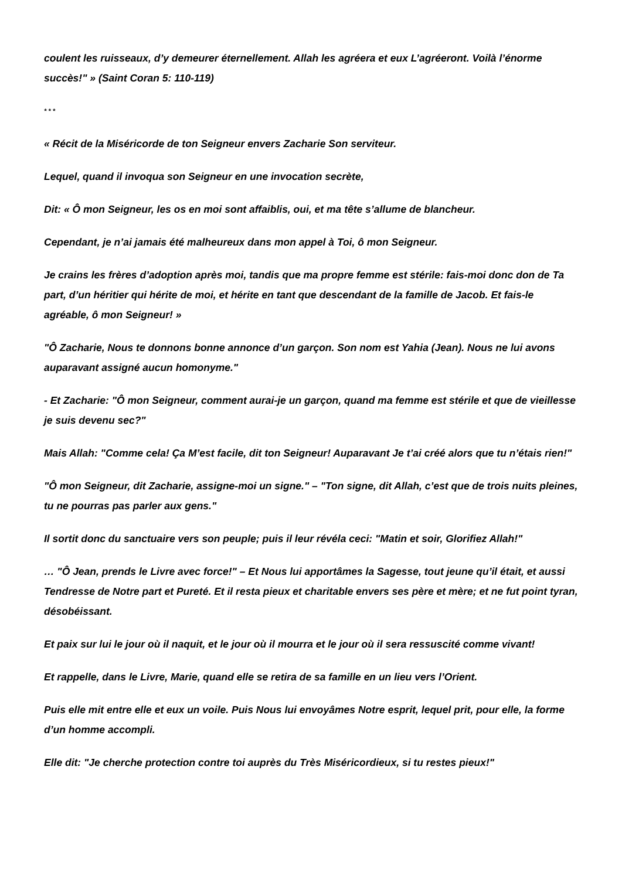coulent les ruisseaux, d’y demeurer éternellement. Allah les agréera et eux L’agréeront. Voilà l’énorme succès!" » (Saint Coran 5: 110-119)
* * *
« Récit de la Miséricorde de ton Seigneur envers Zacharie Son serviteur.
Lequel, quand il invoqua son Seigneur en une invocation secrète,
Dit: « Ô mon Seigneur, les os en moi sont affaiblis, oui, et ma tête s’allume de blancheur.
Cependant, je n’ai jamais été malheureux dans mon appel à Toi, ô mon Seigneur.
Je crains les frères d’adoption après moi, tandis que ma propre femme est stérile: fais-moi donc don de Ta part, d’un héritier qui hérite de moi, et hérite en tant que descendant de la famille de Jacob. Et fais-le agréable, ô mon Seigneur! »
"Ô Zacharie, Nous te donnons bonne annonce d’un garçon. Son nom est Yahia (Jean). Nous ne lui avons auparavant assigné aucun homonyme."
- Et Zacharie: "Ô mon Seigneur, comment aurai-je un garçon, quand ma femme est stérile et que de vieillesse je suis devenu sec?"
Mais Allah: "Comme cela! Ça M’est facile, dit ton Seigneur! Auparavant Je t’ai créé alors que tu n’étais rien!"
"Ô mon Seigneur, dit Zacharie, assigne-moi un signe." – "Ton signe, dit Allah, c’est que de trois nuits pleines, tu ne pourras pas parler aux gens."
Il sortit donc du sanctuaire vers son peuple; puis il leur révéla ceci: "Matin et soir, Glorifiez Allah!"
… "Ô Jean, prends le Livre avec force!" – Et Nous lui apportâmes la Sagesse, tout jeune qu’il était, et aussi Tendresse de Notre part et Pureté. Et il resta pieux et charitable envers ses père et mère; et ne fut point tyran, désobéissant.
Et paix sur lui le jour où il naquit, et le jour où il mourra et le jour où il sera ressuscité comme vivant!
Et rappelle, dans le Livre, Marie, quand elle se retira de sa famille en un lieu vers l’Orient.
Puis elle mit entre elle et eux un voile. Puis Nous lui envoyâmes Notre esprit, lequel prit, pour elle, la forme d’un homme accompli.
Elle dit: "Je cherche protection contre toi auprès du Très Miséricordieux, si tu restes pieux!"